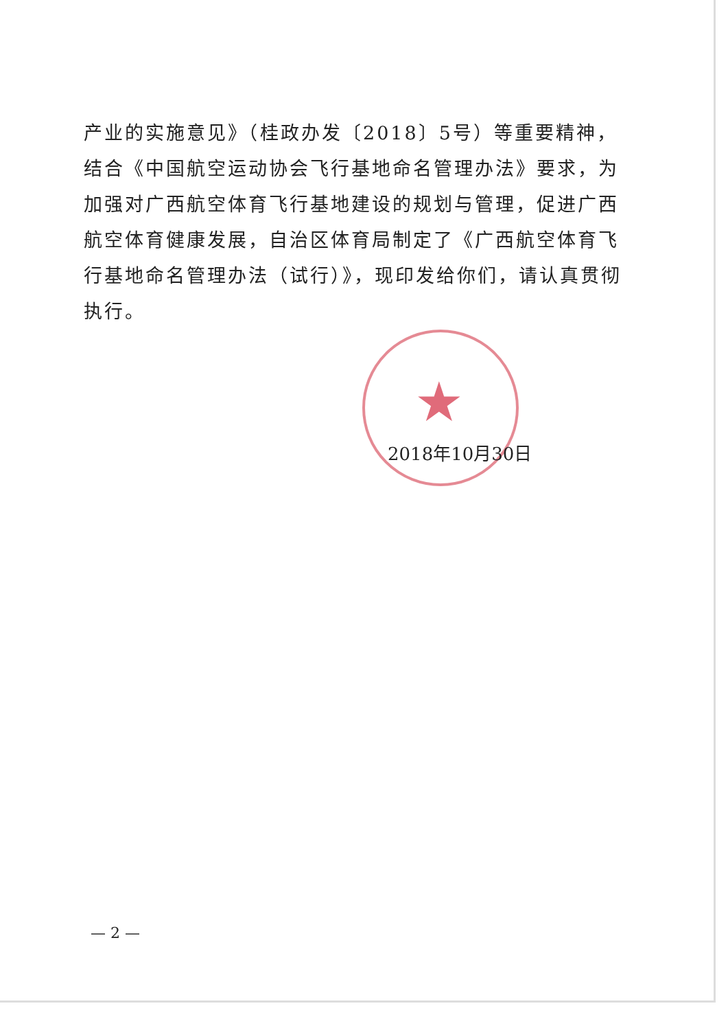产业的实施意见》（桂政办发〔2018〕5号）等重要精神，结合《中国航空运动协会飞行基地命名管理办法》要求，为加强对广西航空体育飞行基地建设的规划与管理，促进广西航空体育健康发展，自治区体育局制定了《广西航空体育飞行基地命名管理办法（试行）》，现印发给你们，请认真贯彻执行。
★
2018年10月30日
— 2 —